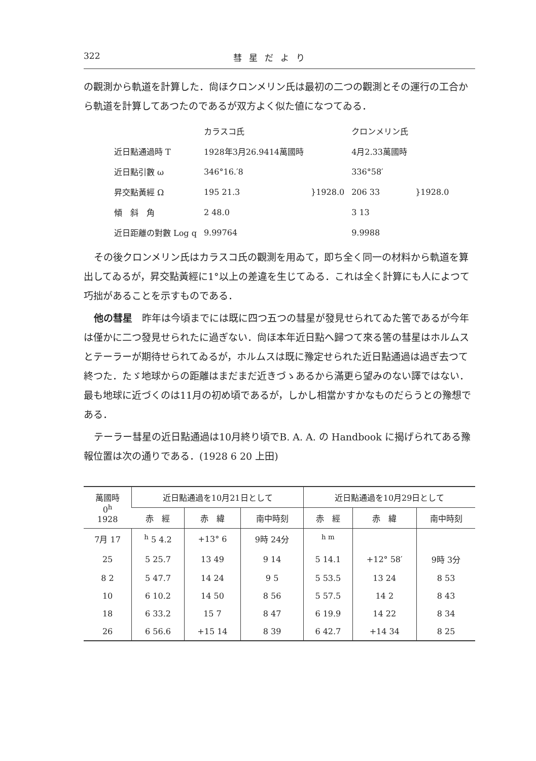322 彗星だより
の觀測から軌道を計算した．尙ほクロンメリン氏は最初の二つの觀測とその運行の工合から軌道を計算してあつたのであるが双方よく似た値になつてゐる．
| | カラスコ氏 | | クロンメリン氏 | |
| 近日點通過時 T | 1928年3月26.9414萬國時 | | 4月2.33萬國時 | |
| 近日點引數 ω | 346°16.′8 | }1928.0 | 336°58′ | }1928.0 |
| 昇交點黃經 Ω | 195 21.3 | | 206 33 | |
| 傾 斜 角 | 2 48.0 | | 3 13 | |
| 近日距離の對數 Log q | 9.99764 | | 9.9988 | |
その後クロンメリン氏はカラスコ氏の觀測を用ゐて，即ち全く同一の材料から軌道を算出してゐるが，昇交點黃經に1°以上の差違を生じてゐる．これは全く計算にも人によつて巧拙があることを示すものである．
他の彗星　昨年は今頃までには既に四つ五つの彗星が發見せられてゐた筈であるが今年は僅かに二つ發見せられたに過ぎない．尙ほ本年近日點へ歸つて來る筈の彗星はホルムスとテーラーが期待せられてゐるが，ホルムスは既に豫定せられた近日點通過は過ぎ去つて終つた．たゞ地球からの距離はまだまだ近きづゝあるから滿更ら望みのない譯ではない．最も地球に近づくのは11月の初め頃であるが，しかし相當かすかなものだらうとの豫想である．
テーラー彗星の近日點通過は10月終り頃でB. A. A. の Handbook に揭げられてある豫報位置は次の通りである．(1928 6 20 上田)
| 萬國時 0<sup>h</sup> 1928 | 近日點通過を10月21日として | | | 近日點通過を10月29日として | | |
| --- | --- | --- | --- | --- | --- | --- |
| | 赤 經 | 赤 緯 | 南中時刻 | 赤 經 | 赤 緯 | 南中時刻 |
| 7月 17 | <sup>h</sup> 5 4.2 | +13° 6 | 9時 24分 | <sup>h m</sup> | | |
| 25 | 5 25.7 | 13 49 | 9 14 | 5 14.1 | +12° 58′ | 9時 3分 |
| 8 2 | 5 47.7 | 14 24 | 9 5 | 5 53.5 | 13 24 | 8 53 |
| 10 | 6 10.2 | 14 50 | 8 56 | 5 57.5 | 14 2 | 8 43 |
| 18 | 6 33.2 | 15 7 | 8 47 | 6 19.9 | 14 22 | 8 34 |
| 26 | 6 56.6 | +15 14 | 8 39 | 6 42.7 | +14 34 | 8 25 |